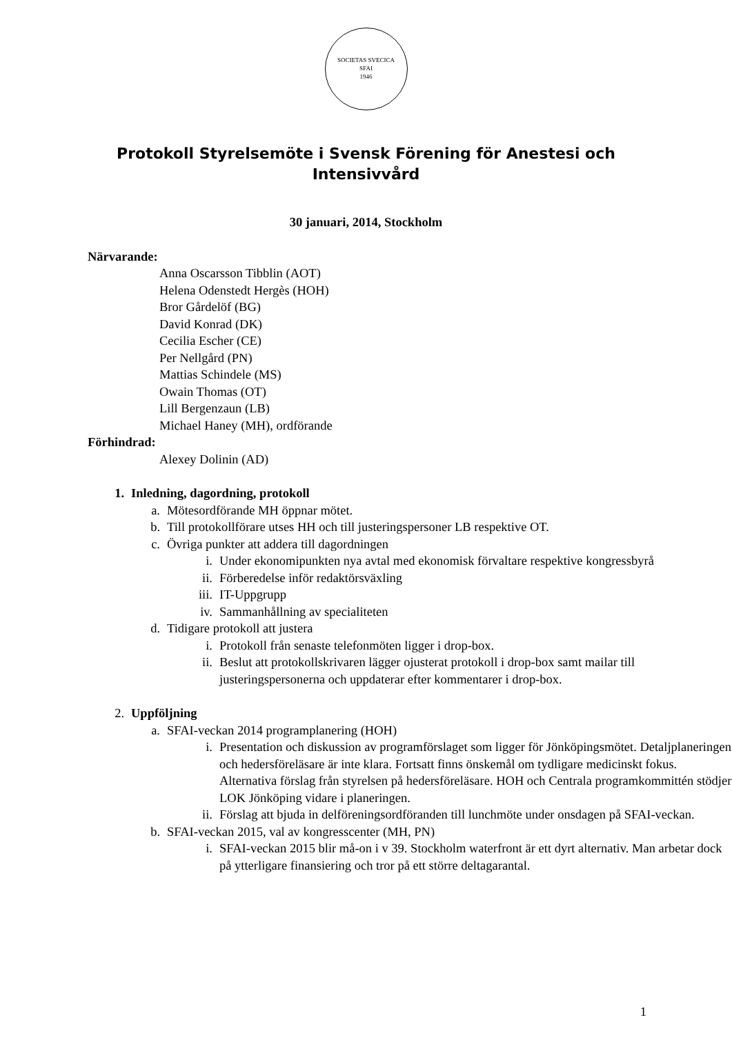SOCIETAS SVECICA
SFAI
1946
Protokoll Styrelsemöte i Svensk Förening för Anestesi och Intensivvård
30 januari, 2014, Stockholm
Närvarande:
Anna Oscarsson Tibblin (AOT)
Helena Odenstedt Hergès (HOH)
Bror Gårdelöf (BG)
David Konrad (DK)
Cecilia Escher (CE)
Per Nellgård (PN)
Mattias Schindele (MS)
Owain Thomas (OT)
Lill Bergenzaun (LB)
Michael Haney (MH), ordförande
Förhindrad:
Alexey Dolinin (AD)
1. Inledning, dagordning, protokoll
a. Mötesordförande MH öppnar mötet.
b. Till protokollförare utses HH och till justeringspersoner LB respektive OT.
c. Övriga punkter att addera till dagordningen
i. Under ekonomipunkten nya avtal med ekonomisk förvaltare respektive kongressbyrå
ii. Förberedelse inför redaktörsväxling
iii. IT-Uppgrupp
iv. Sammanhållning av specialiteten
d. Tidigare protokoll att justera
i. Protokoll från senaste telefonmöten ligger i drop-box.
ii. Beslut att protokollskrivaren lägger ojusterat protokoll i drop-box samt mailar till justeringspersonerna och uppdaterar efter kommentarer i drop-box.
2. Uppföljning
a. SFAI-veckan 2014 programplanering (HOH)
i. Presentation och diskussion av programförslaget som ligger för Jönköpingsmötet. Detaljplaneringen och hedersföreläsare är inte klara. Fortsatt finns önskemål om tydligare medicinskt fokus. Alternativa förslag från styrelsen på hedersföreläsare. HOH och Centrala programkommittén stödjer LOK Jönköping vidare i planeringen.
ii. Förslag att bjuda in delföreningsordföranden till lunchmöte under onsdagen på SFAI-veckan.
b. SFAI-veckan 2015, val av kongresscenter (MH, PN)
i. SFAI-veckan 2015 blir må-on i v 39. Stockholm waterfront är ett dyrt alternativ. Man arbetar dock på ytterligare finansiering och tror på ett större deltagarantal.
1